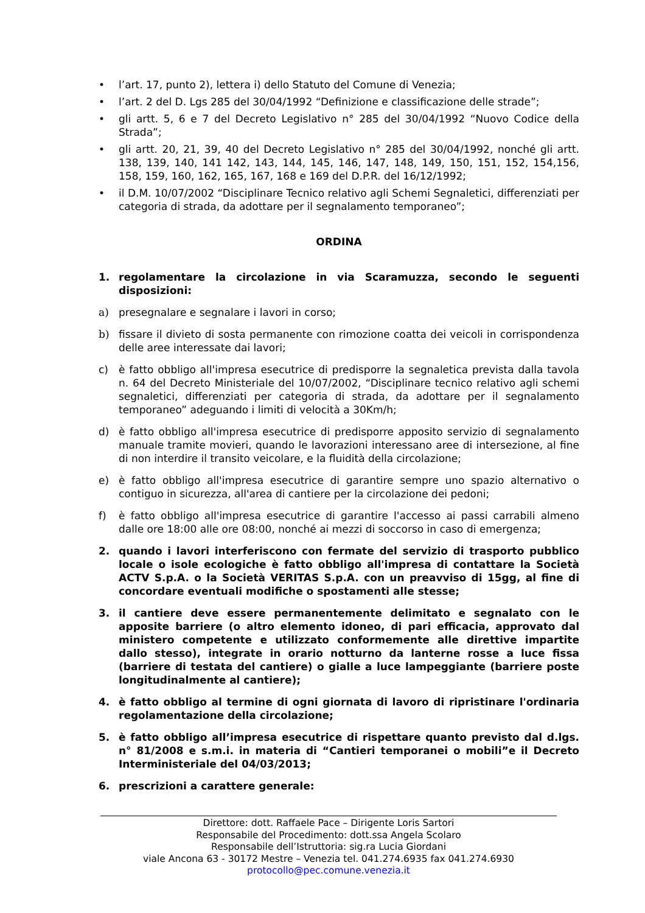• l’art. 17, punto 2), lettera i) dello Statuto del Comune di Venezia;
• l’art. 2 del D. Lgs 285 del 30/04/1992 “Definizione e classificazione delle strade”;
• gli artt. 5, 6 e 7 del Decreto Legislativo n° 285 del 30/04/1992 “Nuovo Codice della Strada”;
• gli artt. 20, 21, 39, 40 del Decreto Legislativo n° 285 del 30/04/1992, nonché gli artt. 138, 139, 140, 141 142, 143, 144, 145, 146, 147, 148, 149, 150, 151, 152, 154,156, 158, 159, 160, 162, 165, 167, 168 e 169 del D.P.R. del 16/12/1992;
• il D.M. 10/07/2002 “Disciplinare Tecnico relativo agli Schemi Segnaletici, differenziati per categoria di strada, da adottare per il segnalamento temporaneo”;
ORDINA
1. regolamentare la circolazione in via Scaramuzza, secondo le seguenti disposizioni:
a) presegnalare e segnalare i lavori in corso;
b) fissare il divieto di sosta permanente con rimozione coatta dei veicoli in corrispondenza delle aree interessate dai lavori;
c) è fatto obbligo all'impresa esecutrice di predisporre la segnaletica prevista dalla tavola n. 64 del Decreto Ministeriale del 10/07/2002, “Disciplinare tecnico relativo agli schemi segnaletici, differenziati per categoria di strada, da adottare per il segnalamento temporaneo” adeguando i limiti di velocità a 30Km/h;
d) è fatto obbligo all'impresa esecutrice di predisporre apposito servizio di segnalamento manuale tramite movieri, quando le lavorazioni interessano aree di intersezione, al fine di non interdire il transito veicolare, e la fluidità della circolazione;
e) è fatto obbligo all'impresa esecutrice di garantire sempre uno spazio alternativo o contiguo in sicurezza, all'area di cantiere per la circolazione dei pedoni;
f) è fatto obbligo all'impresa esecutrice di garantire l'accesso ai passi carrabili almeno dalle ore 18:00 alle ore 08:00, nonché ai mezzi di soccorso in caso di emergenza;
2. quando i lavori interferiscono con fermate del servizio di trasporto pubblico locale o isole ecologiche è fatto obbligo all'impresa di contattare la Società ACTV S.p.A. o la Società VERITAS S.p.A. con un preavviso di 15gg, al fine di concordare eventuali modifiche o spostamenti alle stesse;
3. il cantiere deve essere permanentemente delimitato e segnalato con le apposite barriere (o altro elemento idoneo, di pari efficacia, approvato dal ministero competente e utilizzato conformemente alle direttive impartite dallo stesso), integrate in orario notturno da lanterne rosse a luce fissa (barriere di testata del cantiere) o gialle a luce lampeggiante (barriere poste longitudinalmente al cantiere);
4. è fatto obbligo al termine di ogni giornata di lavoro di ripristinare l'ordinaria regolamentazione della circolazione;
5. è fatto obbligo all’impresa esecutrice di rispettare quanto previsto dal d.lgs. n° 81/2008 e s.m.i. in materia di “Cantieri temporanei o mobili”e il Decreto Interministeriale del 04/03/2013;
6. prescrizioni a carattere generale:
Direttore: dott. Raffaele Pace – Dirigente Loris Sartori
Responsabile del Procedimento: dott.ssa Angela Scolaro
Responsabile dell’Istruttoria: sig.ra Lucia Giordani
viale Ancona 63 - 30172 Mestre – Venezia tel. 041.274.6935 fax 041.274.6930
protocollo@pec.comune.venezia.it